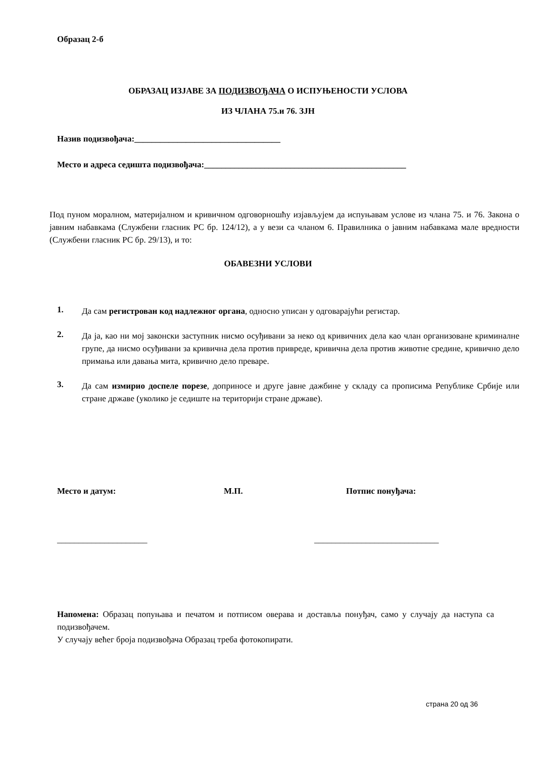Образац 2-б
ОБРАЗАЦ ИЗЈАВЕ ЗА ПОДИЗВОЂАЧА О ИСПУЊЕНОСТИ УСЛОВА
ИЗ ЧЛАНА 75.и 76. ЗЈН
Назив подизвођача:__________________________________
Место и адреса седишта подизвођача:_______________________________________________
Под пуном моралном, материјалном и кривичном одговорношћу изјављујем да испуњавам услове из члана 75. и 76. Закона о јавним набавкама (Службени гласник РС бр. 124/12), а у вези са чланом 6. Правилника о јавним набавкама мале вредности (Службени гласник РС бр. 29/13), и то:
ОБАВЕЗНИ УСЛОВИ
1.
Да сам регистрован код надлежног органа, односно уписан у одговарајући регистар.
2.
Да ја, као ни мој законски заступник нисмо осуђивани за неко од кривичних дела као члан организоване криминалне групе, да нисмо осуђивани за кривична дела против привреде, кривична дела против животне средине, кривично дело примања или давања мита, кривично дело преваре.
3.
Да сам измирио доспеле порезе, доприносе и друге јавне дажбине у складу са прописима Републике Србије или стране државе (уколико је седиште на територији стране државе).
Место и датум: М.П. Потпис понуђача:
_____________________ _____________________________
Напомена: Образац попуњава и печатом и потписом оверава и доставља понуђач, само у случају да наступа са подизвођачем.
У случају већег броја подизвођача Образац треба фотокопирати.
страна 20 од 36